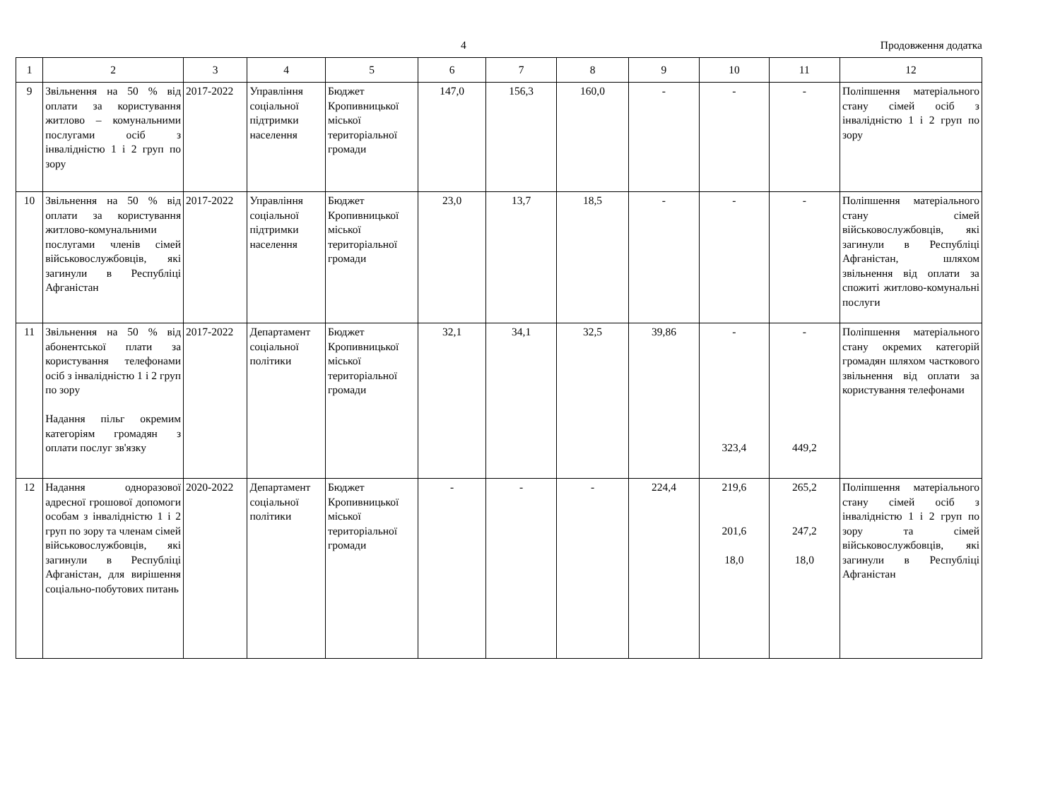4 Продовження додатка
| 1 | 2 | 3 | 4 | 5 | 6 | 7 | 8 | 9 | 10 | 11 | 12 |
| --- | --- | --- | --- | --- | --- | --- | --- | --- | --- | --- | --- |
| 9 | Звільнення на 50 % від оплати за користування житлово – комунальними послугами осіб з інвалідністю 1 і 2 груп по зору | 2017-2022 | Управління соціальної підтримки населення | Бюджет Кропивницької міської територіальної громади | 147,0 | 156,3 | 160,0 | - | - | - | Поліпшення матеріального стану сімей осіб з інвалідністю 1 і 2 груп по зору |
| 10 | Звільнення на 50 % від оплати за користування житлово-комунальними послугами членів сімей військовослужбовців, які загинули в Республіці Афганістан | 2017-2022 | Управління соціальної підтримки населення | Бюджет Кропивницької міської територіальної громади | 23,0 | 13,7 | 18,5 | - | - | - | Поліпшення матеріального стану сімей військовослужбовців, які загинули в Республіці Афганістан, шляхом звільнення від оплати за спожиті житлово-комунальні послуги |
| 11 | Звільнення на 50 % від абонентської плати за користування телефонами осіб з інвалідністю 1 і 2 груп по зору Надання пільг окремим категоріям громадян з оплати послуг зв'язку | 2017-2022 | Департамент соціальної політики | Бюджет Кропивницької міської територіальної громади | 32,1 | 34,1 | 32,5 | 39,86 | - 323,4 | - 449,2 | Поліпшення матеріального стану окремих категорій громадян шляхом часткового звільнення від оплати за користування телефонами |
| 12 | Надання одноразової адресної грошової допомоги особам з інвалідністю 1 і 2 груп по зору та членам сімей військовослужбовців, які загинули в Республіці Афганістан, для вирішення соціально-побутових питань | 2020-2022 | Департамент соціальної політики | Бюджет Кропивницької міської територіальної громади | - | - | - | 224,4 | 219,6 201,6 18,0 | 265,2 247,2 18,0 | Поліпшення матеріального стану сімей осіб з інвалідністю 1 і 2 груп по зору та сімей військовослужбовців, які загинули в Республіці Афганістан |